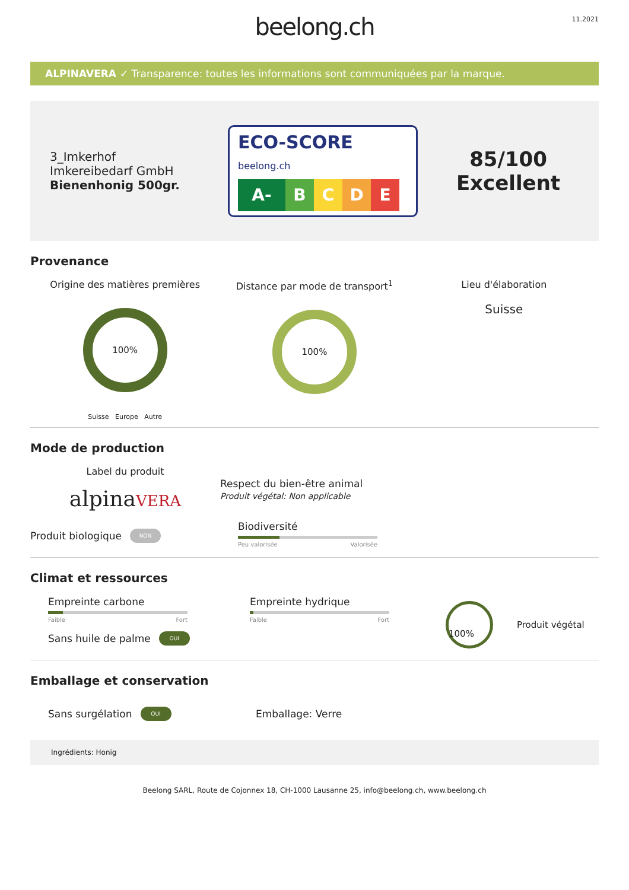11.2021
beelong.ch
ALPINAVERA ✓ Transparence: toutes les informations sont communiquées par la marque.
3_Imkerhof
Imkereibedarf GmbH
Bienenhonig 500gr.
ECO-SCORE beelong.ch
A- B C D E
85/100
Excellent
Provenance
Origine des matières premières
100%
Suisse Europe Autre
Distance par mode de transport<sup>1</sup>
100%
Lieu d'élaboration
Suisse
Mode de production
Label du produit
alpinaVERA
Respect du bien-être animal
Produit végétal: Non applicable
Produit biologique NON
Biodiversité
Peu valorisée Valorisée
Climat et ressources
Empreinte carbone
Faible Fort
Sans huile de palme OUI
Empreinte hydrique
Faible Fort
100%
Produit végétal
Emballage et conservation
Sans surgélation OUI
Emballage: Verre
Ingrédients: Honig
Beelong SARL, Route de Cojonnex 18, CH-1000 Lausanne 25, info@beelong.ch, www.beelong.ch